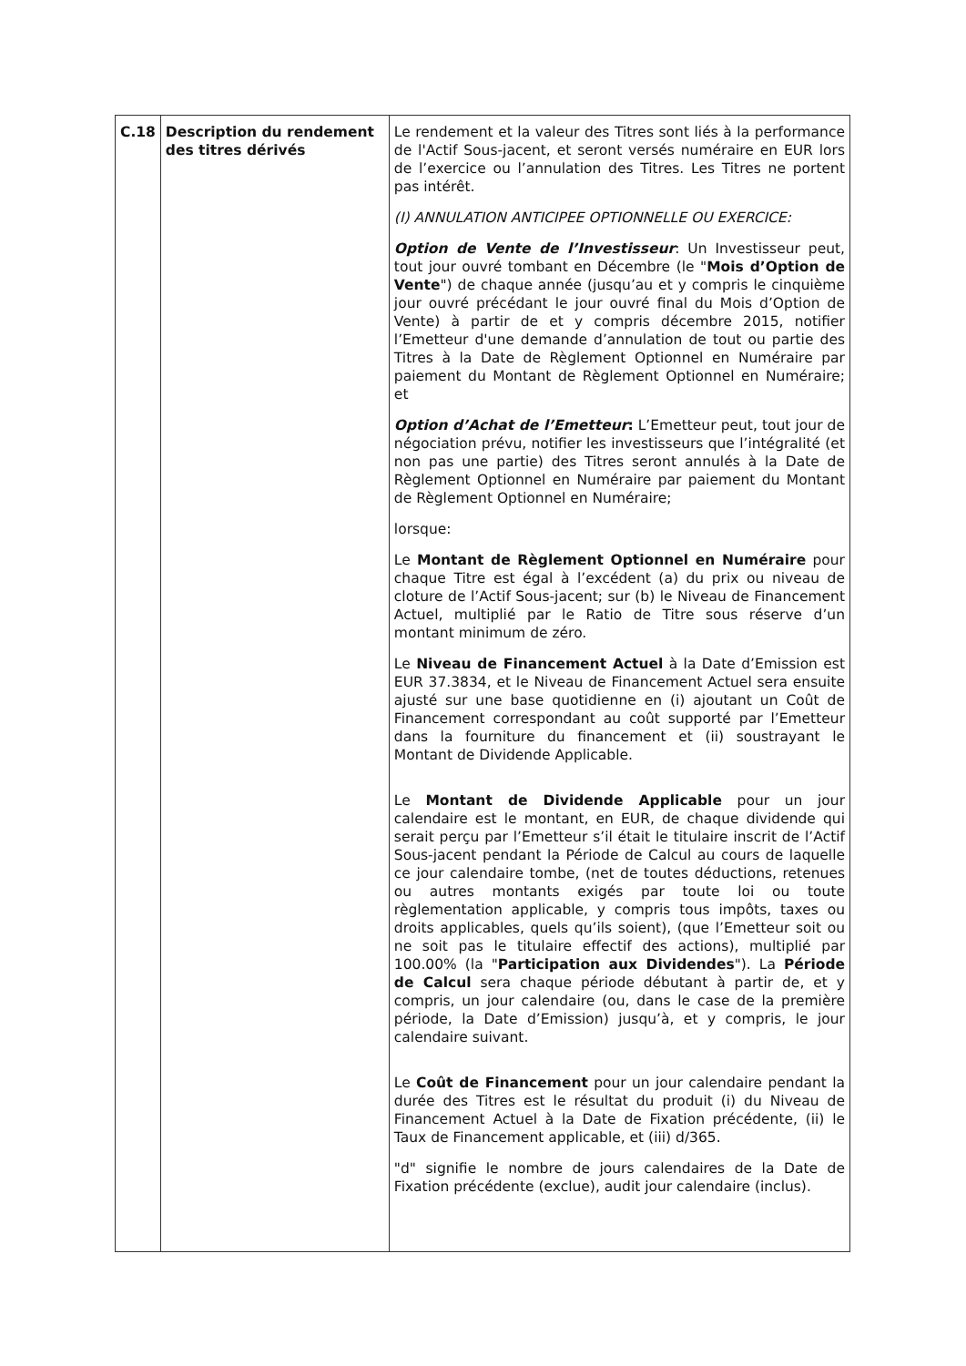| C.18 | Description du rendement des titres dérivés | Le rendement et la valeur des Titres sont liés à la performance de l'Actif Sous-jacent, et seront versés numéraire en EUR lors de l’exercice ou l’annulation des Titres. Les Titres ne portent pas intérêt. (I) ANNULATION ANTICIPEE OPTIONNELLE OU EXERCICE: Option de Vente de l’Investisseur : Un Investisseur peut, tout jour ouvré tombant en Décembre (le " Mois d’Option de Vente ") de chaque année (jusqu’au et y compris le cinquième jour ouvré précédant le jour ouvré final du Mois d’Option de Vente) à partir de et y compris décembre 2015, notifier l’Emetteur d'une demande d’annulation de tout ou partie des Titres à la Date de Règlement Optionnel en Numéraire par paiement du Montant de Règlement Optionnel en Numéraire; et Option d’Achat de l’Emetteur : L’Emetteur peut, tout jour de négociation prévu, notifier les investisseurs que l’intégralité (et non pas une partie) des Titres seront annulés à la Date de Règlement Optionnel en Numéraire par paiement du Montant de Règlement Optionnel en Numéraire; lorsque: Le Montant de Règlement Optionnel en Numéraire pour chaque Titre est égal à l’excédent (a) du prix ou niveau de cloture de l’Actif Sous-jacent; sur (b) le Niveau de Financement Actuel, multiplié par le Ratio de Titre sous réserve d’un montant minimum de zéro. Le Niveau de Financement Actuel à la Date d’Emission est EUR 37.3834, et le Niveau de Financement Actuel sera ensuite ajusté sur une base quotidienne en (i) ajoutant un Coût de Financement correspondant au coût supporté par l’Emetteur dans la fourniture du financement et (ii) soustrayant le Montant de Dividende Applicable. Le Montant de Dividende Applicable pour un jour calendaire est le montant, en EUR, de chaque dividende qui serait perçu par l’Emetteur s’il était le titulaire inscrit de l’Actif Sous-jacent pendant la Période de Calcul au cours de laquelle ce jour calendaire tombe, (net de toutes déductions, retenues ou autres montants exigés par toute loi ou toute règlementation applicable, y compris tous impôts, taxes ou droits applicables, quels qu’ils soient), (que l’Emetteur soit ou ne soit pas le titulaire effectif des actions), multiplié par 100.00% (la " Participation aux Dividendes "). La Période de Calcul sera chaque période débutant à partir de, et y compris, un jour calendaire (ou, dans le case de la première période, la Date d’Emission) jusqu’à, et y compris, le jour calendaire suivant. Le Coût de Financement pour un jour calendaire pendant la durée des Titres est le résultat du produit (i) du Niveau de Financement Actuel à la Date de Fixation précédente, (ii) le Taux de Financement applicable, et (iii) d/365. "d" signifie le nombre de jours calendaires de la Date de Fixation précédente (exclue), audit jour calendaire (inclus). |